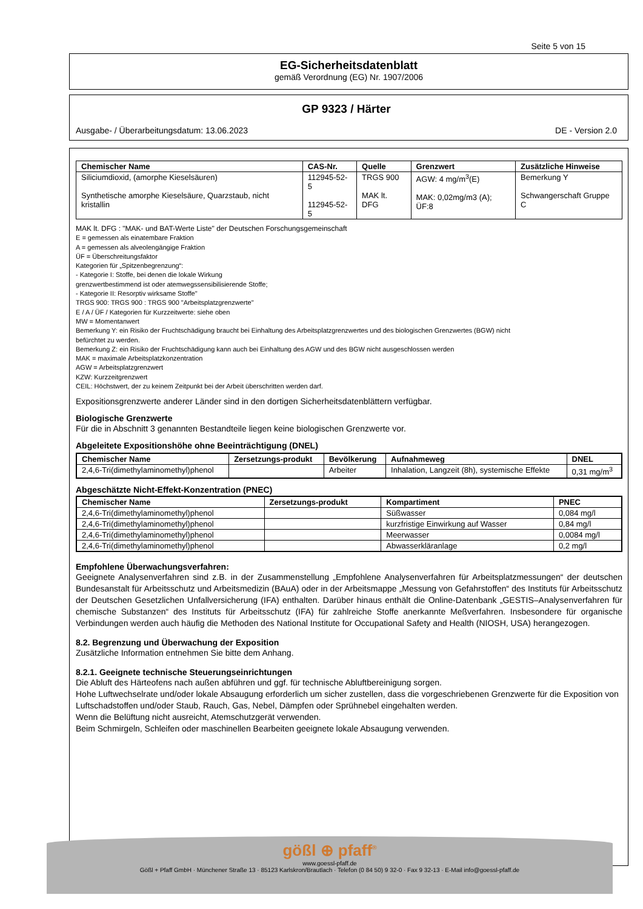Seite 5 von 15
EG-Sicherheitsdatenblatt
gemäß Verordnung (EG) Nr. 1907/2006
GP 9323 / Härter
Ausgabe- / Überarbeitungsdatum: 13.06.2023 DE - Version 2.0
| Chemischer Name | CAS-Nr. | Quelle | Grenzwert | Zusätzliche Hinweise |
| --- | --- | --- | --- | --- |
| Siliciumdioxid, (amorphe Kieselsäuren) Synthetische amorphe Kieselsäure, Quarzstaub, nicht kristallin | 112945-52-5 112945-52-5 | TRGS 900 MAK lt. DFG | AGW: 4 mg/m<sup>3</sup>(E) MAK: 0,02mg/m3 (A); ÜF:8 | Bemerkung Y Schwangerschaft Gruppe C |
MAK lt. DFG : "MAK- und BAT-Werte Liste" der Deutschen Forschungsgemeinschaft
E = gemessen als einatembare Fraktion
A = gemessen als alveolengängige Fraktion
ÜF = Überschreitungsfaktor
Kategorien für „Spitzenbegrenzung“:
- Kategorie I: Stoffe, bei denen die lokale Wirkung
grenzwertbestimmend ist oder atemwegssensibilisierende Stoffe;
- Kategorie II: Resorptiv wirksame Stoffe"
TRGS 900: TRGS 900 : TRGS 900 "Arbeitsplatzgrenzwerte"
E / A / ÜF / Kategorien für Kurzzeitwerte: siehe oben
MW = Momentanwert
Bemerkung Y: ein Risiko der Fruchtschädigung braucht bei Einhaltung des Arbeitsplatzgrenzwertes und des biologischen Grenzwertes (BGW) nicht
befürchtet zu werden.
Bemerkung Z: ein Risiko der Fruchtschädigung kann auch bei Einhaltung des AGW und des BGW nicht ausgeschlossen werden
MAK = maximale Arbeitsplatzkonzentration
AGW = Arbeitsplatzgrenzwert
KZW: Kurzzeitgrenzwert
CEIL: Höchstwert, der zu keinem Zeitpunkt bei der Arbeit überschritten werden darf.
Expositionsgrenzwerte anderer Länder sind in den dortigen Sicherheitsdatenblättern verfügbar.
Biologische Grenzwerte
Für die in Abschnitt 3 genannten Bestandteile liegen keine biologischen Grenzwerte vor.
Abgeleitete Expositionshöhe ohne Beeinträchtigung (DNEL)
| Chemischer Name | Zersetzungs-produkt | Bevölkerung | Aufnahmeweg | DNEL |
| --- | --- | --- | --- | --- |
| 2,4,6-Tri(dimethylaminomethyl)phenol | | Arbeiter | Inhalation, Langzeit (8h), systemische Effekte | 0,31 mg/m<sup>3</sup> |
Abgeschätzte Nicht-Effekt-Konzentration (PNEC)
| Chemischer Name | Zersetzungs-produkt | Kompartiment | PNEC |
| --- | --- | --- | --- |
| 2,4,6-Tri(dimethylaminomethyl)phenol | | Süßwasser | 0,084 mg/l |
| 2,4,6-Tri(dimethylaminomethyl)phenol | | kurzfristige Einwirkung auf Wasser | 0,84 mg/l |
| 2,4,6-Tri(dimethylaminomethyl)phenol | | Meerwasser | 0,0084 mg/l |
| 2,4,6-Tri(dimethylaminomethyl)phenol | | Abwasserkläranlage | 0,2 mg/l |
Empfohlene Überwachungsverfahren:
Geeignete Analysenverfahren sind z.B. in der Zusammenstellung „Empfohlene Analysenverfahren für Arbeitsplatzmessungen“ der deutschen Bundesanstalt für Arbeitsschutz und Arbeitsmedizin (BAuA) oder in der Arbeitsmappe „Messung von Gefahrstoffen“ des Instituts für Arbeitsschutz der Deutschen Gesetzlichen Unfallversicherung (IFA) enthalten. Darüber hinaus enthält die Online-Datenbank „GESTIS–Analysenverfahren für chemische Substanzen“ des Instituts für Arbeitsschutz (IFA) für zahlreiche Stoffe anerkannte Meßverfahren. Insbesondere für organische Verbindungen werden auch häufig die Methoden des National Institute for Occupational Safety and Health (NIOSH, USA) herangezogen.
8.2. Begrenzung und Überwachung der Exposition
Zusätzliche Information entnehmen Sie bitte dem Anhang.
8.2.1. Geeignete technische Steuerungseinrichtungen
Die Abluft des Härteofens nach außen abführen und ggf. für technische Abluftbereinigung sorgen.
Hohe Luftwechselrate und/oder lokale Absaugung erforderlich um sicher zustellen, dass die vorgeschriebenen Grenzwerte für die Exposition von Luftschadstoffen und/oder Staub, Rauch, Gas, Nebel, Dämpfen oder Sprühnebel eingehalten werden.
Wenn die Belüftung nicht ausreicht, Atemschutzgerät verwenden.
Beim Schmirgeln, Schleifen oder maschinellen Bearbeiten geeignete lokale Absaugung verwenden.
gößl ⊕ pfaff<sup>®</sup>
www.goessl-pfaff.de
Gößl + Pfaff GmbH · Münchener Straße 13 · 85123 Karlskron/Brautlach · Telefon (0 84 50) 9 32-0 · Fax 9 32-13 · E-Mail info@goessl-pfaff.de